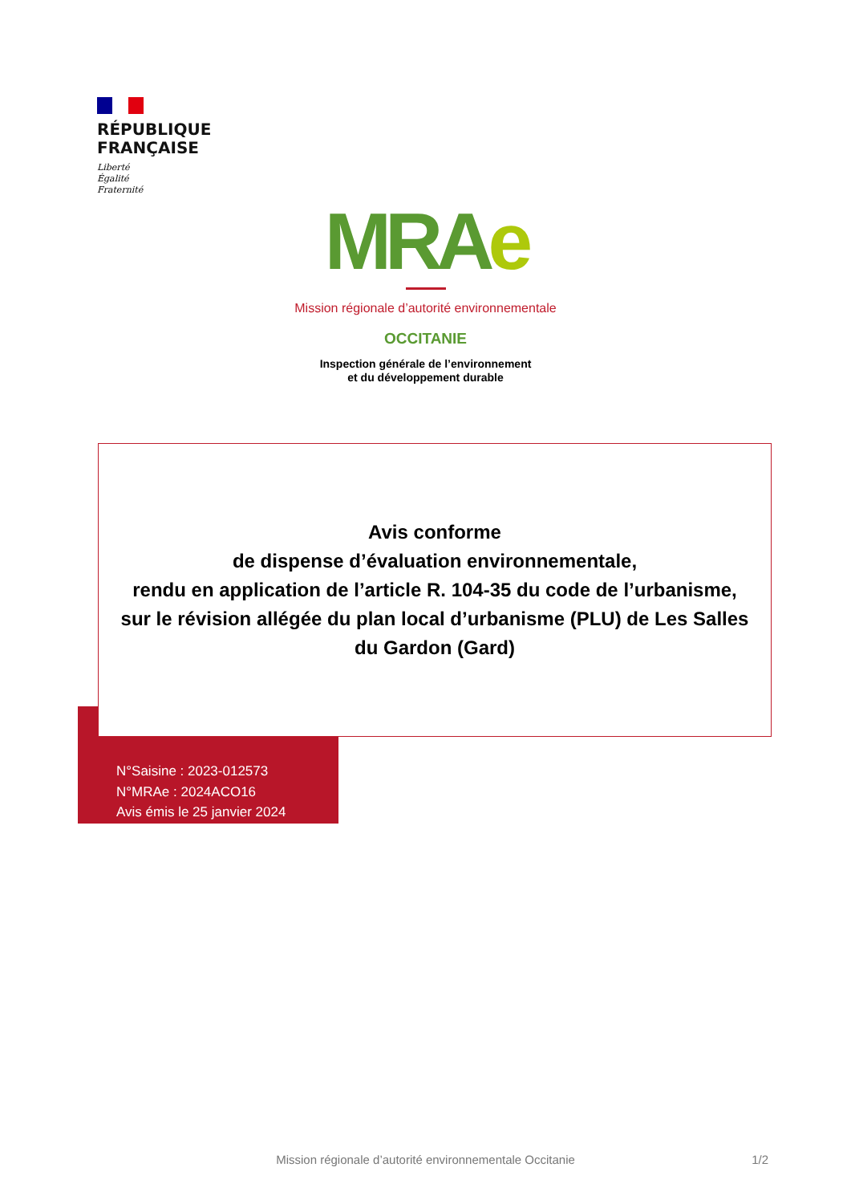RÉPUBLIQUE
FRANÇAISE
Liberté
Égalité
Fraternité
MRAe
Mission régionale d’autorité environnementale
OCCITANIE
Inspection générale de l’environnement
et du développement durable
Avis conforme
de dispense d’évaluation environnementale,
rendu en application de l’article R. 104-35 du code de l’urbanisme,
sur le révision allégée du plan local d’urbanisme (PLU) de Les Salles du Gardon (Gard)
N°Saisine : 2023-012573
N°MRAe : 2024ACO16
Avis émis le 25 janvier 2024
Mission régionale d’autorité environnementale Occitanie
1/2